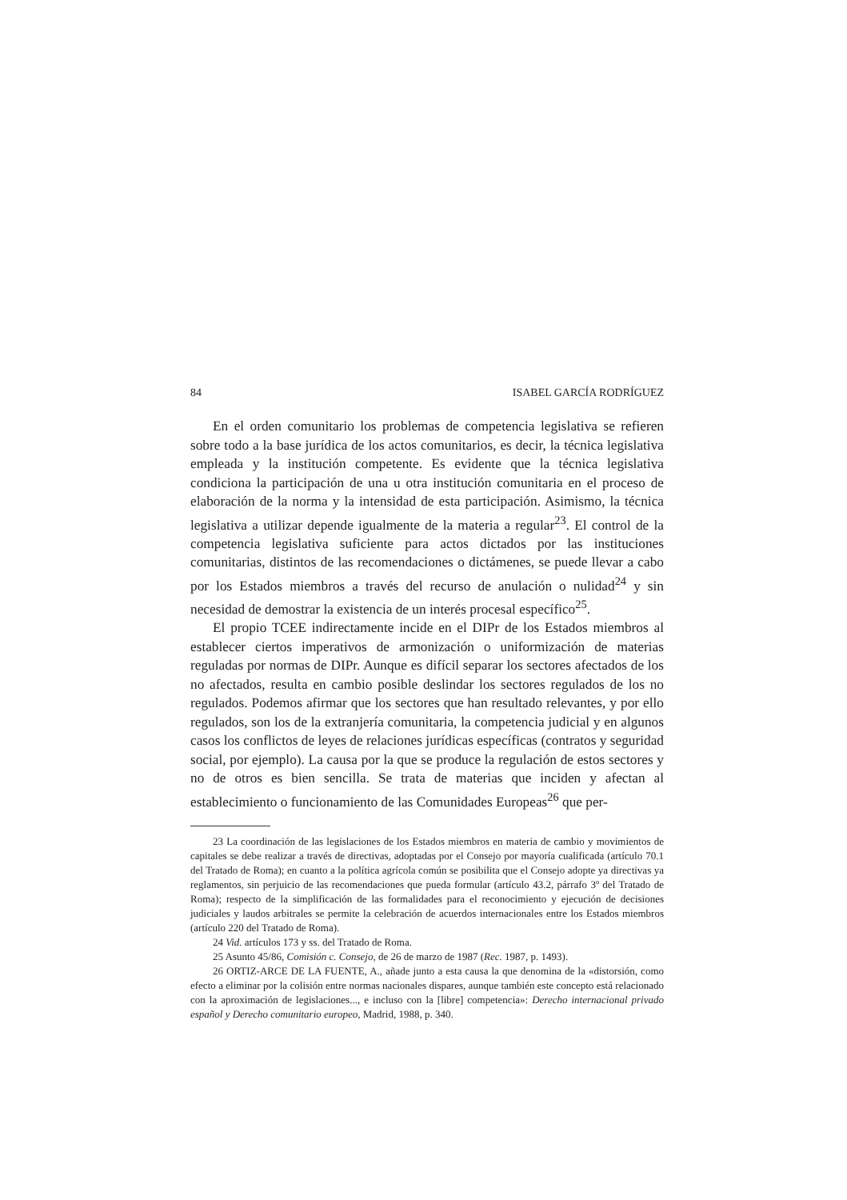84 ISABEL GARCÍA RODRÍGUEZ
En el orden comunitario los problemas de competencia legislativa se refieren sobre todo a la base jurídica de los actos comunitarios, es decir, la técnica legislativa empleada y la institución competente. Es evidente que la técnica legislativa condiciona la participación de una u otra institución comunitaria en el proceso de elaboración de la norma y la intensidad de esta participación. Asimismo, la técnica legislativa a utilizar depende igualmente de la materia a regular<sup>23</sup>. El control de la competencia legislativa suficiente para actos dictados por las instituciones comunitarias, distintos de las recomendaciones o dictámenes, se puede llevar a cabo por los Estados miembros a través del recurso de anulación o nulidad<sup>24</sup> y sin necesidad de demostrar la existencia de un interés procesal específico<sup>25</sup>.
El propio TCEE indirectamente incide en el DIPr de los Estados miembros al establecer ciertos imperativos de armonización o uniformización de materias reguladas por normas de DIPr. Aunque es difícil separar los sectores afectados de los no afectados, resulta en cambio posible deslindar los sectores regulados de los no regulados. Podemos afirmar que los sectores que han resultado relevantes, y por ello regulados, son los de la extranjería comunitaria, la competencia judicial y en algunos casos los conflictos de leyes de relaciones jurídicas específicas (contratos y seguridad social, por ejemplo). La causa por la que se produce la regulación de estos sectores y no de otros es bien sencilla. Se trata de materias que inciden y afectan al establecimiento o funcionamiento de las Comunidades Europeas<sup>26</sup> que per-
23 La coordinación de las legislaciones de los Estados miembros en materia de cambio y movimientos de capitales se debe realizar a través de directivas, adoptadas por el Consejo por mayoría cualificada (artículo 70.1 del Tratado de Roma); en cuanto a la política agrícola común se posibilita que el Consejo adopte ya directivas ya reglamentos, sin perjuicio de las recomendaciones que pueda formular (artículo 43.2, párrafo 3º del Tratado de Roma); respecto de la simplificación de las formalidades para el reconocimiento y ejecución de decisiones judiciales y laudos arbitrales se permite la celebración de acuerdos internacionales entre los Estados miembros (artículo 220 del Tratado de Roma).
24 Vid. artículos 173 y ss. del Tratado de Roma.
25 Asunto 45/86, Comisión c. Consejo, de 26 de marzo de 1987 (Rec. 1987, p. 1493).
26 ORTIZ-ARCE DE LA FUENTE, A., añade junto a esta causa la que denomina de la «distorsión, como efecto a eliminar por la colisión entre normas nacionales dispares, aunque también este concepto está relacionado con la aproximación de legislaciones..., e incluso con la [libre] competencia»: Derecho internacional privado español y Derecho comunitario europeo, Madrid, 1988, p. 340.